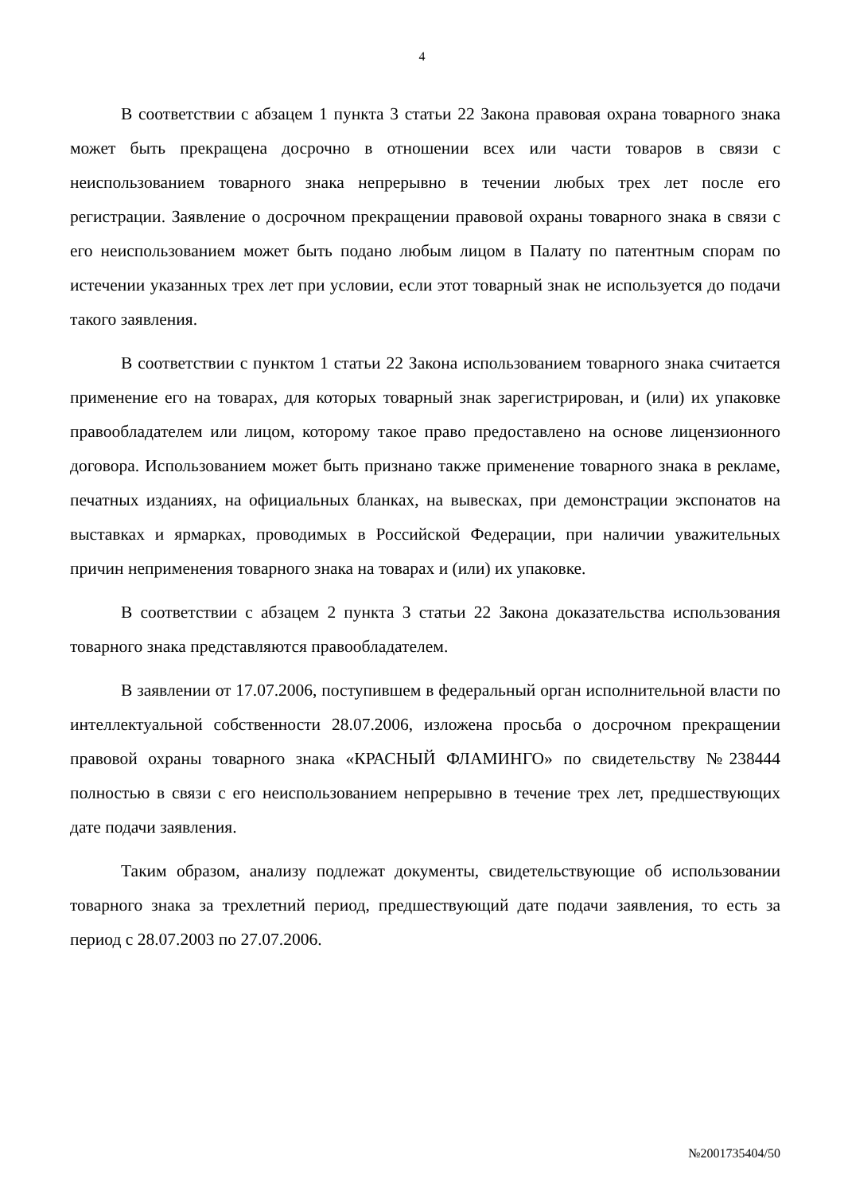4
В соответствии с абзацем 1 пункта 3 статьи 22 Закона правовая охрана товарного знака может быть прекращена досрочно в отношении всех или части товаров в связи с неиспользованием товарного знака непрерывно в течении любых трех лет после его регистрации. Заявление о досрочном прекращении правовой охраны товарного знака в связи с его неиспользованием может быть подано любым лицом в Палату по патентным спорам по истечении указанных трех лет при условии, если этот товарный знак не используется до подачи такого заявления.
В соответствии с пунктом 1 статьи 22 Закона использованием товарного знака считается применение его на товарах, для которых товарный знак зарегистрирован, и (или) их упаковке правообладателем или лицом, которому такое право предоставлено на основе лицензионного договора. Использованием может быть признано также применение товарного знака в рекламе, печатных изданиях, на официальных бланках, на вывесках, при демонстрации экспонатов на выставках и ярмарках, проводимых в Российской Федерации, при наличии уважительных причин неприменения товарного знака на товарах и (или) их упаковке.
В соответствии с абзацем 2 пункта 3 статьи 22 Закона доказательства использования товарного знака представляются правообладателем.
В заявлении от 17.07.2006, поступившем в федеральный орган исполнительной власти по интеллектуальной собственности 28.07.2006, изложена просьба о досрочном прекращении правовой охраны товарного знака «КРАСНЫЙ ФЛАМИНГО» по свидетельству №238444 полностью в связи с его неиспользованием непрерывно в течение трех лет, предшествующих дате подачи заявления.
Таким образом, анализу подлежат документы, свидетельствующие об использовании товарного знака за трехлетний период, предшествующий дате подачи заявления, то есть за период с 28.07.2003 по 27.07.2006.
№2001735404/50